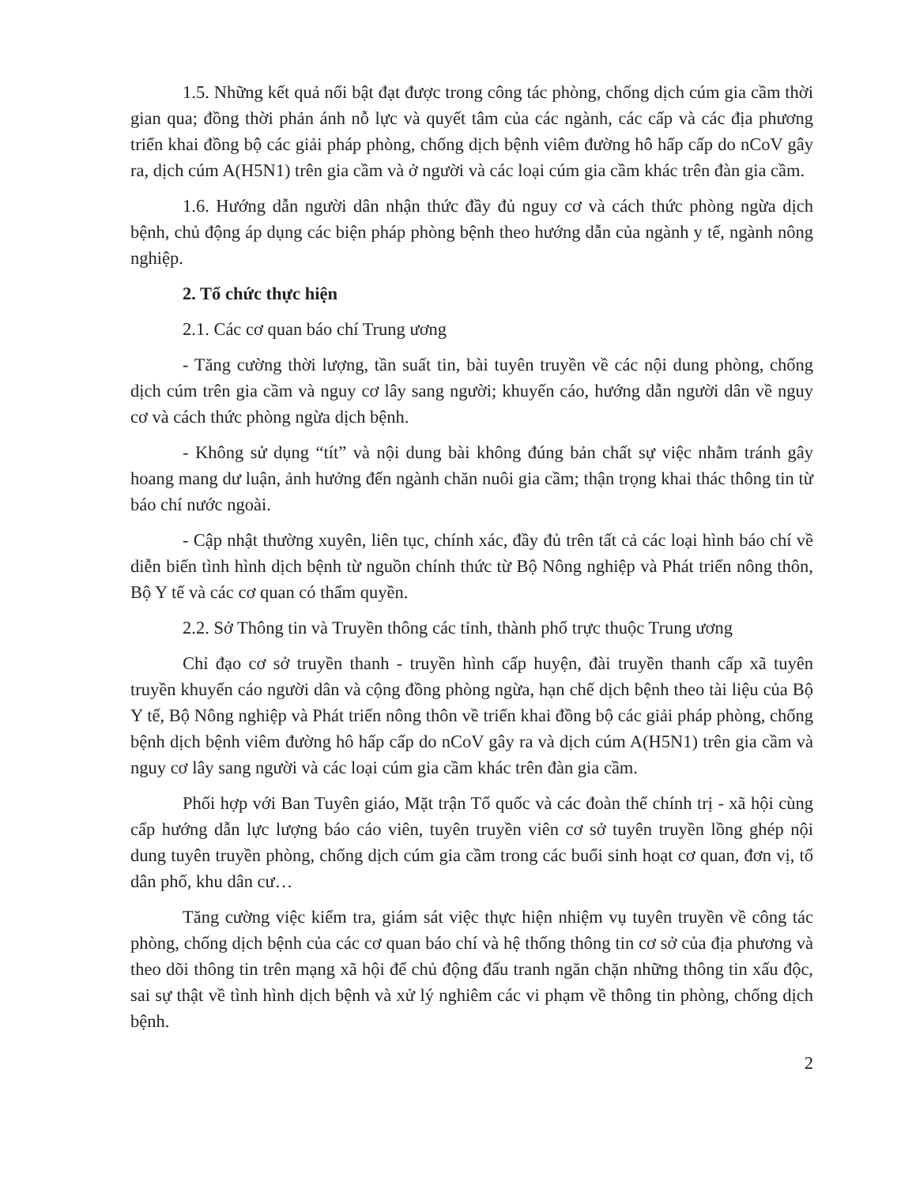1.5. Những kết quả nổi bật đạt được trong công tác phòng, chống dịch cúm gia cầm thời gian qua; đồng thời phản ánh nỗ lực và quyết tâm của các ngành, các cấp và các địa phương triển khai đồng bộ các giải pháp phòng, chống dịch bệnh viêm đường hô hấp cấp do nCoV gây ra, dịch cúm A(H5N1) trên gia cầm và ở người và các loại cúm gia cầm khác trên đàn gia cầm.
1.6. Hướng dẫn người dân nhận thức đầy đủ nguy cơ và cách thức phòng ngừa dịch bệnh, chủ động áp dụng các biện pháp phòng bệnh theo hướng dẫn của ngành y tế, ngành nông nghiệp.
2. Tổ chức thực hiện
2.1. Các cơ quan báo chí Trung ương
- Tăng cường thời lượng, tần suất tin, bài tuyên truyền về các nội dung phòng, chống dịch cúm trên gia cầm và nguy cơ lây sang người; khuyến cáo, hướng dẫn người dân về nguy cơ và cách thức phòng ngừa dịch bệnh.
- Không sử dụng “tít” và nội dung bài không đúng bản chất sự việc nhằm tránh gây hoang mang dư luận, ảnh hưởng đến ngành chăn nuôi gia cầm; thận trọng khai thác thông tin từ báo chí nước ngoài.
- Cập nhật thường xuyên, liên tục, chính xác, đầy đủ trên tất cả các loại hình báo chí về diễn biến tình hình dịch bệnh từ nguồn chính thức từ Bộ Nông nghiệp và Phát triển nông thôn, Bộ Y tế và các cơ quan có thẩm quyền.
2.2. Sở Thông tin và Truyền thông các tỉnh, thành phố trực thuộc Trung ương
Chỉ đạo cơ sở truyền thanh - truyền hình cấp huyện, đài truyền thanh cấp xã tuyên truyền khuyến cáo người dân và cộng đồng phòng ngừa, hạn chế dịch bệnh theo tài liệu của Bộ Y tế, Bộ Nông nghiệp và Phát triển nông thôn về triển khai đồng bộ các giải pháp phòng, chống bệnh dịch bệnh viêm đường hô hấp cấp do nCoV gây ra và dịch cúm A(H5N1) trên gia cầm và nguy cơ lây sang người và các loại cúm gia cầm khác trên đàn gia cầm.
Phối hợp với Ban Tuyên giáo, Mặt trận Tổ quốc và các đoàn thể chính trị - xã hội cùng cấp hướng dẫn lực lượng báo cáo viên, tuyên truyền viên cơ sở tuyên truyền lồng ghép nội dung tuyên truyền phòng, chống dịch cúm gia cầm trong các buổi sinh hoạt cơ quan, đơn vị, tổ dân phố, khu dân cư…
Tăng cường việc kiểm tra, giám sát việc thực hiện nhiệm vụ tuyên truyền về công tác phòng, chống dịch bệnh của các cơ quan báo chí và hệ thống thông tin cơ sở của địa phương và theo dõi thông tin trên mạng xã hội để chủ động đấu tranh ngăn chặn những thông tin xấu độc, sai sự thật về tình hình dịch bệnh và xử lý nghiêm các vi phạm về thông tin phòng, chống dịch bệnh.
2